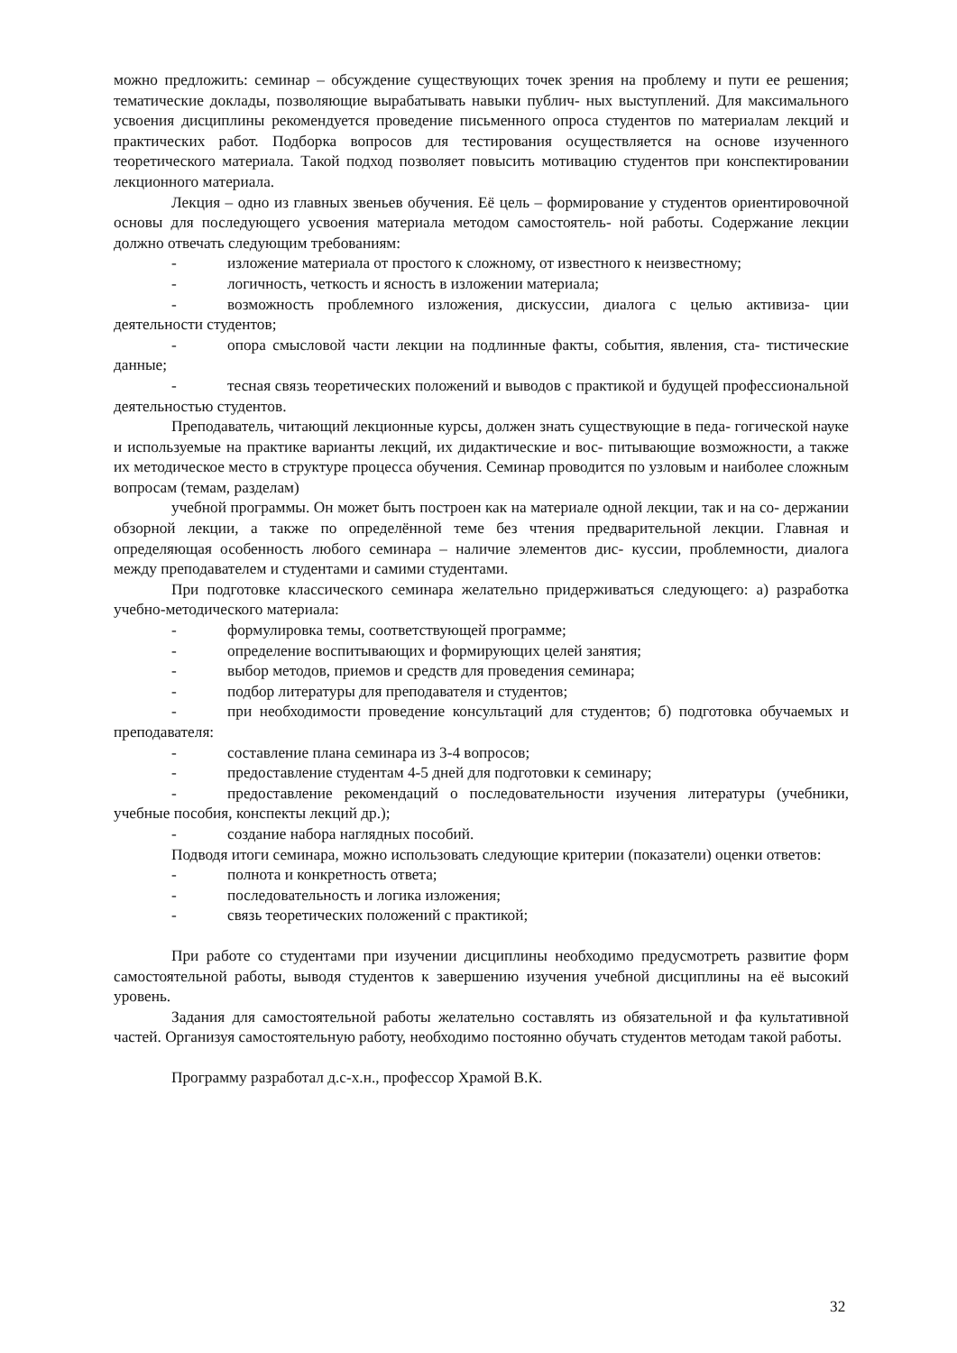можно предложить: семинар – обсуждение существующих точек зрения на проблему и пути ее решения; тематические доклады, позволяющие вырабатывать навыки публич- ных выступлений. Для максимального усвоения дисциплины рекомендуется проведение письменного опроса студентов по материалам лекций и практических работ. Подборка вопросов для тестирования осуществляется на основе изученного теоретического материала. Такой подход позволяет повысить мотивацию студентов при конспектировании лекционного материала.
Лекция – одно из главных звеньев обучения. Её цель – формирование у студентов ориентировочной основы для последующего усвоения материала методом самостоятель- ной работы. Содержание лекции должно отвечать следующим требованиям:
- изложение материала от простого к сложному, от известного к неизвестному;
- логичность, четкость и ясность в изложении материала;
- возможность проблемного изложения, дискуссии, диалога с целью активиза- ции деятельности студентов;
- опора смысловой части лекции на подлинные факты, события, явления, ста- тистические данные;
- тесная связь теоретических положений и выводов с практикой и будущей профессиональной деятельностью студентов.
Преподаватель, читающий лекционные курсы, должен знать существующие в педа- гогической науке и используемые на практике варианты лекций, их дидактические и вос- питывающие возможности, а также их методическое место в структуре процесса обучения. Семинар проводится по узловым и наиболее сложным вопросам (темам, разделам)
учебной программы. Он может быть построен как на материале одной лекции, так и на со- держании обзорной лекции, а также по определённой теме без чтения предварительной лекции. Главная и определяющая особенность любого семинара – наличие элементов дис- куссии, проблемности, диалога между преподавателем и студентами и самими студентами.
При подготовке классического семинара желательно придерживаться следующего: а) разработка учебно-методического материала:
- формулировка темы, соответствующей программе;
- определение воспитывающих и формирующих целей занятия;
- выбор методов, приемов и средств для проведения семинара;
- подбор литературы для преподавателя и студентов;
- при необходимости проведение консультаций для студентов; б) подготовка обучаемых и преподавателя:
- составление плана семинара из 3-4 вопросов;
- предоставление студентам 4-5 дней для подготовки к семинару;
- предоставление рекомендаций о последовательности изучения литературы (учебники, учебные пособия, конспекты лекций др.);
- создание набора наглядных пособий.
Подводя итоги семинара, можно использовать следующие критерии (показатели) оценки ответов:
- полнота и конкретность ответа;
- последовательность и логика изложения;
- связь теоретических положений с практикой;
При работе со студентами при изучении дисциплины необходимо предусмотреть развитие форм самостоятельной работы, выводя студентов к завершению изучения учебной дисциплины на её высокий уровень.
Задания для самостоятельной работы желательно составлять из обязательной и фа культативной частей. Организуя самостоятельную работу, необходимо постоянно обучать студентов методам такой работы.
Программу разработал д.с-х.н., профессор Храмой В.К.
32